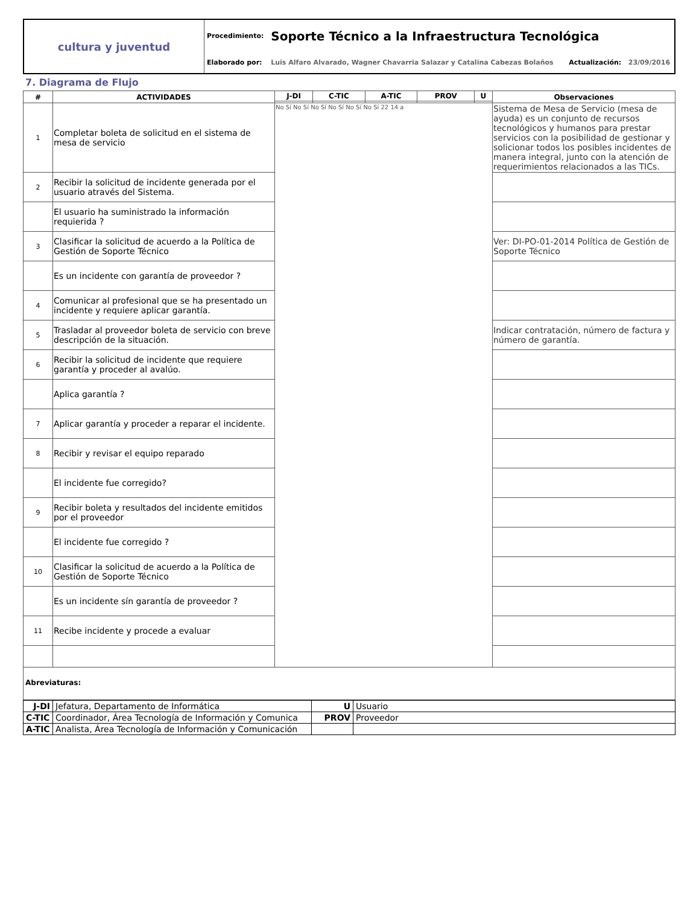| cultura y juventud | Procedimiento: | Soporte Técnico a la Infraestructura Tecnológica | | |
| | Elaborado por: | Luis Alfaro Alvarado, Wagner Chavarria Salazar y Catalina Cabezas Bolaños | Actualización: | 23/09/2016 |
7. Diagrama de Flujo
| # | ACTIVIDADES | J-DI | C-TIC | A-TIC | PROV | U | Observaciones |
| --- | --- | --- | --- | --- | --- | --- | --- |
| 1 | Completar boleta de solicitud en el sistema de mesa de servicio | No Sí No Sí No Sí No Sí No Sí No Sí 22 14 a | | | | | Sistema de Mesa de Servicio (mesa de ayuda) es un conjunto de recursos tecnológicos y humanos para prestar servicios con la posibilidad de gestionar y solicionar todos los posibles incidentes de manera integral, junto con la atención de requerimientos relacionados a las TICs. |
| 2 | Recibir la solicitud de incidente generada por el usuario através del Sistema. | | | | | | |
| | El usuario ha suministrado la información requierida ? | | | | | | |
| 3 | Clasificar la solicitud de acuerdo a la Política de Gestión de Soporte Técnico | | | | | | Ver: DI-PO-01-2014 Política de Gestión de Soporte Técnico |
| | Es un incidente con garantía de proveedor ? | | | | | | |
| 4 | Comunicar al profesional que se ha presentado un incidente y requiere aplicar garantía. | | | | | | |
| 5 | Trasladar al proveedor boleta de servicio con breve descripción de la situación. | | | | | | Indicar contratación, número de factura y número de garantía. |
| 6 | Recibir la solicitud de incidente que requiere garantía y proceder al avalúo. | | | | | | |
| | Aplica garantía ? | | | | | | |
| 7 | Aplicar garantía y proceder a reparar el incidente. | | | | | | |
| 8 | Recibir y revisar el equipo reparado | | | | | | |
| | El incidente fue corregido? | | | | | | |
| 9 | Recibir boleta y resultados del incidente emitidos por el proveedor | | | | | | |
| | El incidente fue corregido ? | | | | | | |
| 10 | Clasificar la solicitud de acuerdo a la Política de Gestión de Soporte Técnico | | | | | | |
| | Es un incidente sín garantía de proveedor ? | | | | | | |
| 11 | Recibe incidente y procede a evaluar | | | | | | |
Abreviaturas:
| J-DI | Jefatura, Departamento de Informática | U | Usuario |
| C-TIC | Coordinador, Área Tecnología de Información y Comunica | PROV | Proveedor |
| A-TIC | Analista, Área Tecnología de Información y Comunicación | | |